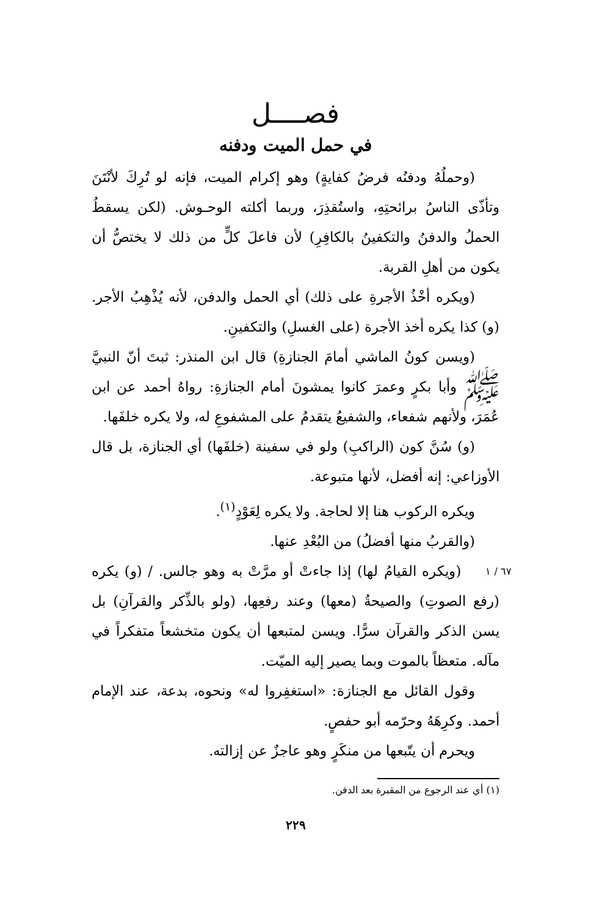فصــــل
في حمل الميت ودفنه
(وحملُهُ ودفنُه فرضُ كفايةٍ) وهو إكرام الميت، فإنه لو تُرِكَ لأنْتَنَ وتأذّى الناسُ برائحتِهِ، واستُقذِرَ، وربما أكلته الوحـوش. (لكن يسقطُ الحملُ والدفنُ والتكفينُ بالكافِرِ) لأن فاعلَ كلٍّ من ذلك لا يختصُّ أن يكون من أهلِ القربة.
(ويكره أخْذُ الأجرةِ على ذلك) أي الحمل والدفن، لأنه يُذْهِبُ الأجر. (و) كذا يكره أخذ الأجرة (على الغسلِ) والتكفينِ.
(ويسن كونُ الماشي أمامَ الجنازةِ) قال ابن المنذر: ثبتَ أنّ النبيَّ ﷺ وأبا بكرٍ وعمرَ كانوا يمشونَ أمام الجنازةِ: رواهُ أحمد عن ابن عُمَرَ، ولأنهم شفعاء، والشفيعُ يتقدمُ على المشفوعِ له، ولا يكره خلفَها.
(و) سُنَّ كون (الراكبِ) ولو في سفينة (خلفَها) أي الجنازة، بل قال الأوزاعي: إنه أفضل، لأنها متبوعة.
ويكره الركوب هنا إلا لحاجة. ولا يكره لِعَوْدٍ<sup>(١)</sup>.
(والقربُ منها أفضلُ) من البُعْدِ عنها.
٦٧ / ١ (ويكره القيامُ لها) إذا جاءتْ أو مرَّتْ به وهو جالس. / (و) يكره (رفع الصوتِ) والصيحةُ (معها) وعند رفعِها، (ولو بالذِّكر والقرآنِ) بل يسن الذكر والقرآن سرًّا. ويسن لمتبعها أن يكون متخشعاً متفكراً في مآله. متعظاً بالموت وبما يصير إليه الميّت.
وقول القائل مع الجنازة: «استغفِروا له» ونحوه، بدعة، عند الإمام أحمد. وكرِهَهُ وحرّمه أبو حفصٍ.
ويحرم أن يتّبعها من منكَرٍ وهو عاجزٌ عن إزالته.
(١) أي عند الرجوع من المقبرة بعد الدفن.
٢٢٩